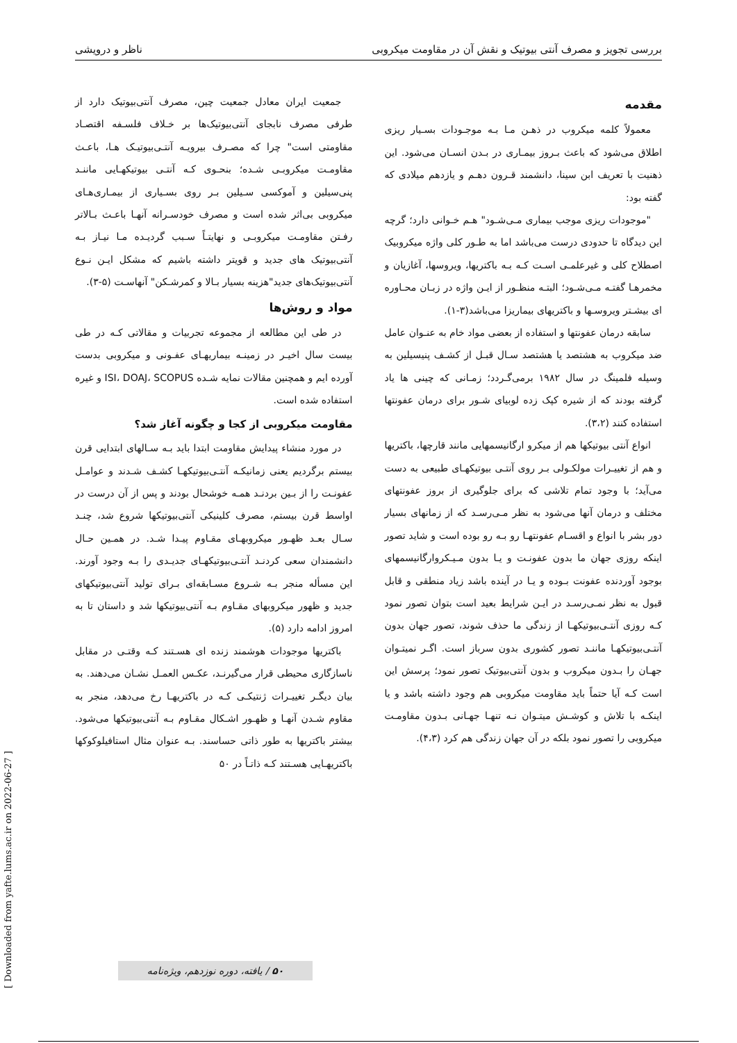بررسی تجویز و مصرف آنتی بیوتیک و نقش آن در مقاومت میکروبی ناظر و درویشی
مقدمه
معمولاً کلمه میکروب در ذهـن مـا بـه موجـودات بسـیار ریزی اطلاق می‌شود که باعث بـروز بیمـاری در بـدن انسـان می‌شود. این ذهنیت با تعریف ابن سینا، دانشمند قـرون دهـم و یازدهم میلادی که گفته بود:
"موجودات ریزی موجب بیماری مـی‌شـود" هـم خـوانی دارد؛ گرچه این دیدگاه تا حدودی درست می‌باشد اما به طـور کلی واژه میکروبیک اصطلاح کلی و غیرعلمـی اسـت کـه بـه باکتریها، ویروسها، آغازیان و مخمرهـا گفتـه مـی‌شـود؛ البتـه منظـور از ایـن واژه در زبـان محـاوره ای بیشـتر ویروسـها و باکتریهای بیماریزا می‌باشد(۳-۱).
سابقه درمان عفونتها و استفاده از بعضی مواد خام به عنـوان عامل ضد میکروب به هشتصد یا هشتصد سـال قبـل از کشـف پنیسیلین به وسیله فلمینگ در سال ۱۹۸۲ برمی‌گـردد؛ زمـانی که چینی ها یاد گرفته بودند که از شیره کپک زده لوبیای شـور برای درمان عفونتها استفاده کنند (۳،۲).
انواع آنتی بیوتیکها هم از میکرو ارگانیسمهایی مانند قارچها، باکتریها و هم از تغییـرات مولکـولی بـر روی آنتـی بیوتیکهـای طبیعی به دست می‌آید؛ با وجود تمام تلاشی که برای جلوگیری از بروز عفونتهای مختلف و درمان آنها می‌شود به نظر مـی‌رسـد که از زمانهای بسیار دور بشر با انواع و اقسـام عفونتهـا رو بـه رو بوده است و شاید تصور اینکه روزی جهان ما بدون عفونـت و یـا بدون مـیـکروارگانیسمهای بوجود آوردنده عفونت بـوده و یـا در آینده باشد زیاد منطقی و قابل قبول به نظر نمـی‌رسـد در ایـن شرایط بعید است بتوان تصور نمود کـه روزی آنتـی‌بیوتیکهـا از زندگی ما حذف شوند، تصور جهان بدون آنتـی‌بیوتیکهـا ماننـد تصور کشوری بدون سرباز است. اگـر نمیتـوان جهـان را بـدون میکروب و بدون آنتی‌بیوتیک تصور نمود؛ پرسش این است کـه آیا حتماً باید مقاومت میکروبی هم وجود داشته باشد و یا اینکـه با تلاش و کوشـش میتـوان نـه تنهـا جهـانی بـدون مقاومـت میکروبی را تصور نمود بلکه در آن جهان زندگی هم کرد (۴،۳).
جمعیت ایران معادل جمعیت چین، مصرف آنتی‌بیوتیک دارد از طرفی مصرف نابجای آنتی‌بیوتیک‌ها بر خـلاف فلسـفه اقتصـاد مقاومتی است" چرا که مصـرف بیرویـه آنتـی‌بیوتیـک هـا، باعـث مقاومـت میکروبـی شـده؛ بنحـوی کـه آنتـی بیوتیکهـایی ماننـد پنی‌سیلین و آموکسی سـیلین بـر روی بسـیاری از بیمـاری‌هـای میکروبی بی‌اثر شده است و مصرف خودسـرانه آنهـا باعـث بـالاتر رفـتن مقاومـت میکروبـی و نهایتـاً سـبب گردیـده مـا نیـاز بـه آنتی‌بیوتیک های جدید و قویتر داشته باشیم که مشکل ایـن نـوع آنتی‌بیوتیک‌های جدید"هزینه بسیار بـالا و کمرشـکن" آنهاسـت (۵-۳).
مواد و روش‌ها
در طی این مطالعه از مجموعه تجربیات و مقالاتی کـه در طی بیست سال اخیـر در زمینـه بیماریهـای عفـونی و میکروبی بدست آورده ایم و همچنین مقالات نمایه شـده ISI، DOAJ، SCOPUS و غیره استفاده شده است.
مقاومت میکروبی از کجا و چگونه آغاز شد؟
در مورد منشاء پیدایش مقاومت ابتدا باید بـه سـالهای ابتدایی قرن بیستم برگردیم یعنی زمانیکـه آنتـی‌بیوتیکهـا کشـف شـدند و عوامـل عفونـت را از بـین بردنـد همـه خوشحال بودند و پس از آن درست در اواسط قرن بیستم، مصرف کلینیکی آنتی‌بیوتیکها شروع شد، چنـد سـال بعـد ظهـور میکروبهـای مقـاوم پیـدا شـد. در همـین حـال دانشمندان سعی کردنـد آنتـی‌بیوتیکهـای جدیـدی را بـه وجود آورند. این مسأله منجر بـه شـروع مسـابقه‌ای بـرای تولید آنتی‌بیوتیکهای جدید و ظهور میکروبهای مقـاوم بـه آنتی‌بیوتیکها شد و داستان تا به امروز ادامه دارد (۵).
باکتریها موجودات هوشمند زنده ای هسـتند کـه وقتـی در مقابل ناسازگاری محیطی قرار می‌گیرنـد، عکـس العمـل نشـان می‌دهند. به بیان دیگـر تغییـرات ژنتیکـی کـه در باکتریهـا رخ می‌دهد، منجر به مقاوم شـدن آنهـا و ظهـور اشـکال مقـاوم بـه آنتی‌بیوتیکها می‌شود. بیشتر باکتریها به طور ذاتی حساسند. بـه عنوان مثال استافیلوکوکها باکتریهـایی هسـتند کـه ذاتـاً در ۵۰
۵۰ / یافته، دوره نوزدهم، ویژه‌نامه
[ Downloaded from yafte.lums.ac.ir on 2022-06-27 ]